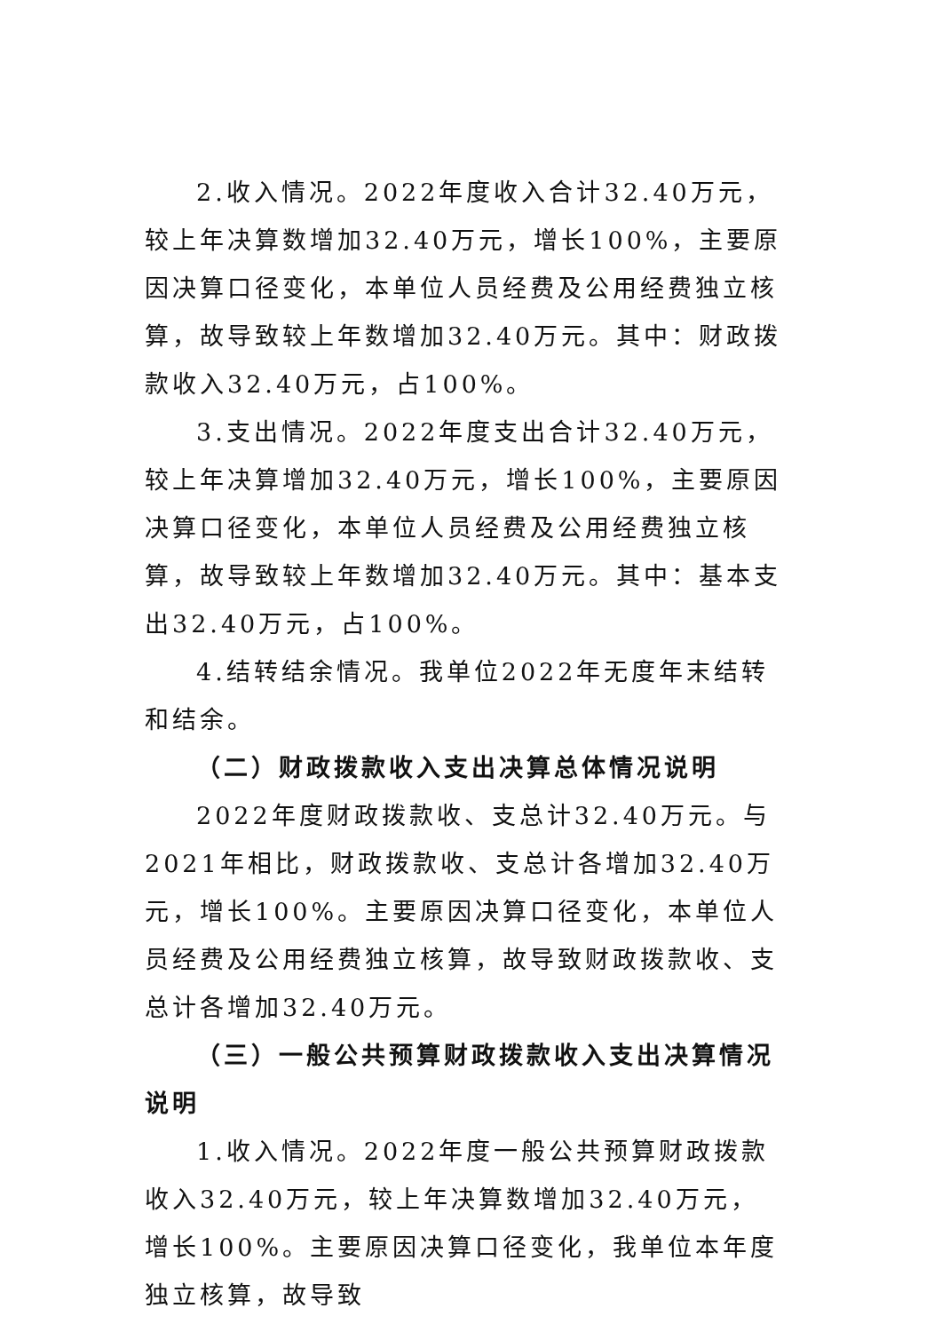2.收入情况。2022年度收入合计32.40万元，较上年决算数增加32.40万元，增长100%，主要原因决算口径变化，本单位人员经费及公用经费独立核算，故导致较上年数增加32.40万元。其中：财政拨款收入32.40万元，占100%。
3.支出情况。2022年度支出合计32.40万元，较上年决算增加32.40万元，增长100%，主要原因决算口径变化，本单位人员经费及公用经费独立核算，故导致较上年数增加32.40万元。其中：基本支出32.40万元，占100%。
4.结转结余情况。我单位2022年无度年末结转和结余。
（二）财政拨款收入支出决算总体情况说明
2022年度财政拨款收、支总计32.40万元。与2021年相比，财政拨款收、支总计各增加32.40万元，增长100%。主要原因决算口径变化，本单位人员经费及公用经费独立核算，故导致财政拨款收、支总计各增加32.40万元。
（三）一般公共预算财政拨款收入支出决算情况说明
1.收入情况。2022年度一般公共预算财政拨款收入32.40万元，较上年决算数增加32.40万元，增长100%。主要原因决算口径变化，我单位本年度独立核算，故导致